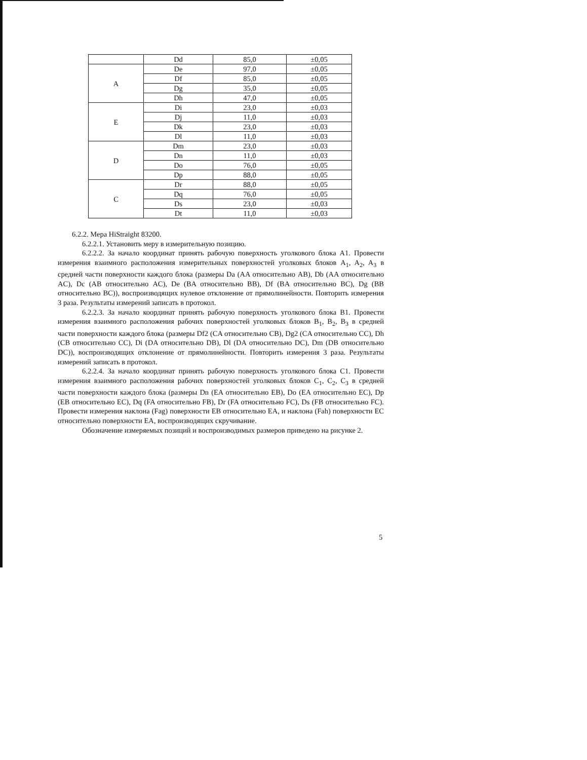| | Dd | 85,0 | ±0,05 |
| A | De | 97,0 | ±0,05 |
| | Df | 85,0 | ±0,05 |
| | Dg | 35,0 | ±0,05 |
| | Dh | 47,0 | ±0,05 |
| E | Di | 23,0 | ±0,03 |
| | Dj | 11,0 | ±0,03 |
| | Dk | 23,0 | ±0,03 |
| | Dl | 11,0 | ±0,03 |
| D | Dm | 23,0 | ±0,03 |
| | Dn | 11,0 | ±0,03 |
| | Do | 76,0 | ±0,05 |
| | Dp | 88,0 | ±0,05 |
| C | Dr | 88,0 | ±0,05 |
| | Dq | 76,0 | ±0,05 |
| | Ds | 23,0 | ±0,03 |
| | Dt | 11,0 | ±0,03 |
6.2.2. Мера HiStraight 83200.
6.2.2.1. Установить меру в измерительную позицию.
6.2.2.2. За начало координат принять рабочую поверхность уголкового блока A1. Провести измерения взаимного расположения измерительных поверхностей уголковых блоков A<sub>1</sub>, A<sub>2</sub>, A<sub>3</sub> в средней части поверхности каждого блока (размеры Da (AA относительно AB), Db (AA относительно AC), Dc (AB относительно AC), De (BA относительно BB), Df (BA относительно BC), Dg (BB относительно BC)), воспроизводящих нулевое отклонение от прямолинейности. Повторить измерения 3 раза. Результаты измерений записать в протокол.
6.2.2.3. За начало координат принять рабочую поверхность уголкового блока B1. Провести измерения взаимного расположения рабочих поверхностей уголковых блоков B<sub>1</sub>, B<sub>2</sub>, B<sub>3</sub> в средней части поверхности каждого блока (размеры Df2 (CA относительно CB), Dg2 (CA относительно CC), Dh (CB относительно CC), Di (DA относительно DB), Dl (DA относительно DC), Dm (DB относительно DC)), воспроизводящих отклонение от прямолинейности. Повторить измерения 3 раза. Результаты измерений записать в протокол.
6.2.2.4. За начало координат принять рабочую поверхность уголкового блока C1. Провести измерения взаимного расположения рабочих поверхностей уголковых блоков C<sub>1</sub>, C<sub>2</sub>, C<sub>3</sub> в средней части поверхности каждого блока (размеры Dn (EA относительно EB), Do (EA относительно EC), Dp (EB относительно EC), Dq (FA относительно FB), Dr (FA относительно FC), Ds (FB относительно FC). Провести измерения наклона (Fag) поверхности EB относительно EA, и наклона (Fah) поверхности EC относительно поверхности EA, воспроизводящих скручивание.
Обозначение измеряемых позиций и воспроизводимых размеров приведено на рисунке 2.
5